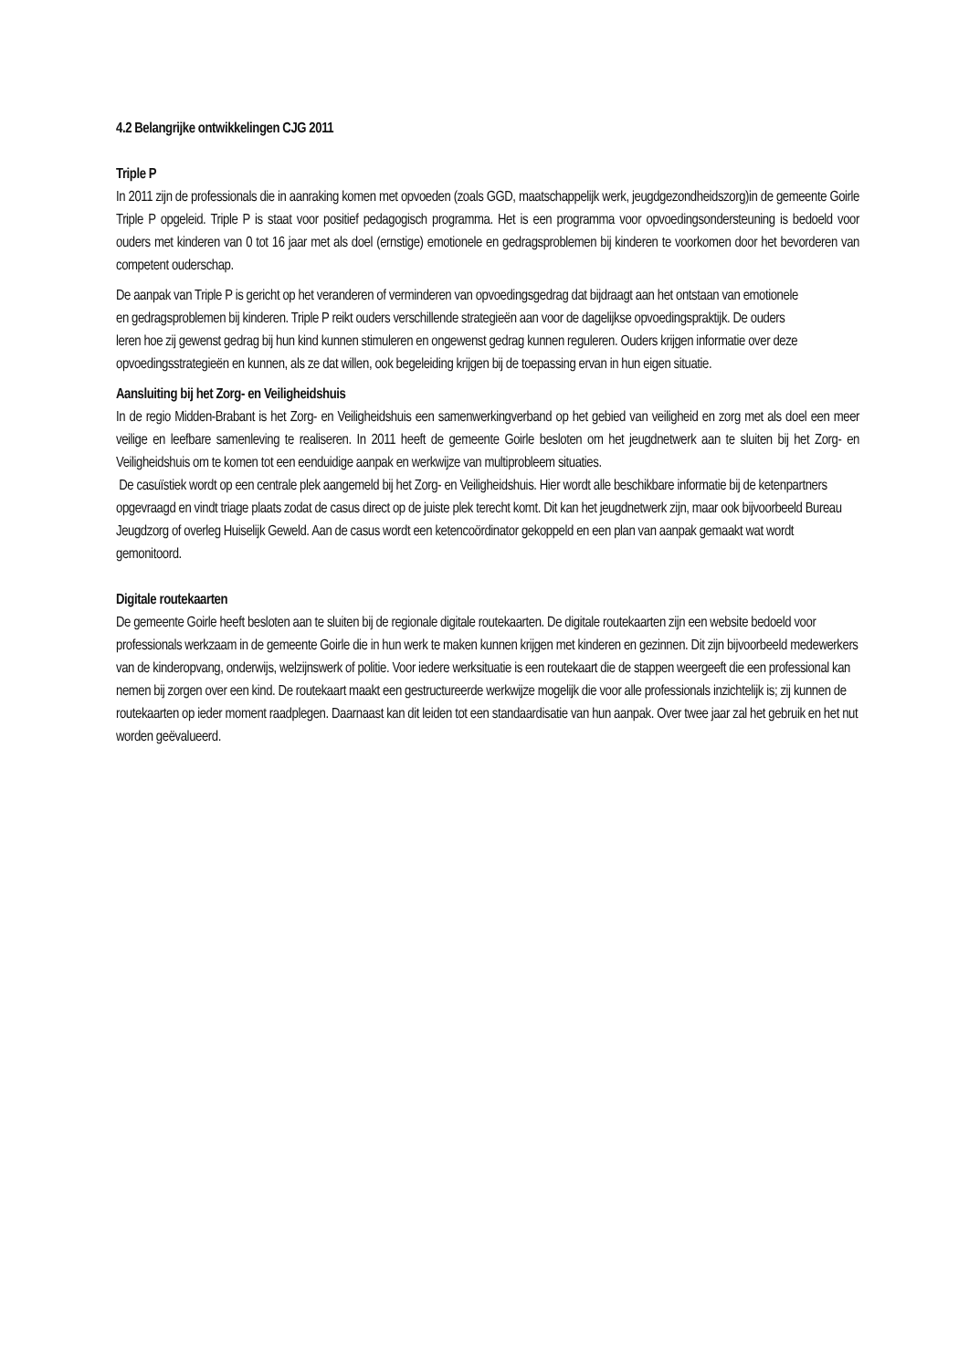4.2 Belangrijke ontwikkelingen CJG 2011
Triple P
In 2011 zijn de professionals die in aanraking komen met opvoeden (zoals GGD, maatschappelijk werk, jeugdgezondheidszorg)in de gemeente Goirle Triple P opgeleid. Triple P is staat voor positief pedagogisch programma. Het is een programma voor opvoedingsondersteuning is bedoeld voor ouders met kinderen van 0 tot 16 jaar met als doel (ernstige) emotionele en gedragsproblemen bij kinderen te voorkomen door het bevorderen van competent ouderschap.
De aanpak van Triple P is gericht op het veranderen of verminderen van opvoedingsgedrag dat bijdraagt aan het ontstaan van emotionele en gedragsproblemen bij kinderen. Triple P reikt ouders verschillende strategieën aan voor de dagelijkse opvoedingspraktijk. De ouders leren hoe zij gewenst gedrag bij hun kind kunnen stimuleren en ongewenst gedrag kunnen reguleren. Ouders krijgen informatie over deze opvoedingsstrategieën en kunnen, als ze dat willen, ook begeleiding krijgen bij de toepassing ervan in hun eigen situatie.
Aansluiting bij het Zorg- en Veiligheidshuis
In de regio Midden-Brabant is het Zorg- en Veiligheidshuis een samenwerkingverband op het gebied van veiligheid en zorg met als doel een meer veilige en leefbare samenleving te realiseren. In 2011 heeft de gemeente Goirle besloten om het jeugdnetwerk aan te sluiten bij het Zorg- en Veiligheidshuis om te komen tot een eenduidige aanpak en werkwijze van multiprobleem situaties.
De casuïstiek wordt op een centrale plek aangemeld bij het Zorg- en Veiligheidshuis. Hier wordt alle beschikbare informatie bij de ketenpartners opgevraagd en vindt triage plaats zodat de casus direct op de juiste plek terecht komt. Dit kan het jeugdnetwerk zijn, maar ook bijvoorbeeld Bureau Jeugdzorg of overleg Huiselijk Geweld. Aan de casus wordt een ketencoördinator gekoppeld en een plan van aanpak gemaakt wat wordt gemonitoord.
Digitale routekaarten
De gemeente Goirle heeft besloten aan te sluiten bij de regionale digitale routekaarten. De digitale routekaarten zijn een website bedoeld voor professionals werkzaam in de gemeente Goirle die in hun werk te maken kunnen krijgen met kinderen en gezinnen. Dit zijn bijvoorbeeld medewerkers van de kinderopvang, onderwijs, welzijnswerk of politie. Voor iedere werksituatie is een routekaart die de stappen weergeeft die een professional kan nemen bij zorgen over een kind. De routekaart maakt een gestructureerde werkwijze mogelijk die voor alle professionals inzichtelijk is; zij kunnen de routekaarten op ieder moment raadplegen. Daarnaast kan dit leiden tot een standaardisatie van hun aanpak. Over twee jaar zal het gebruik en het nut worden geëvalueerd.